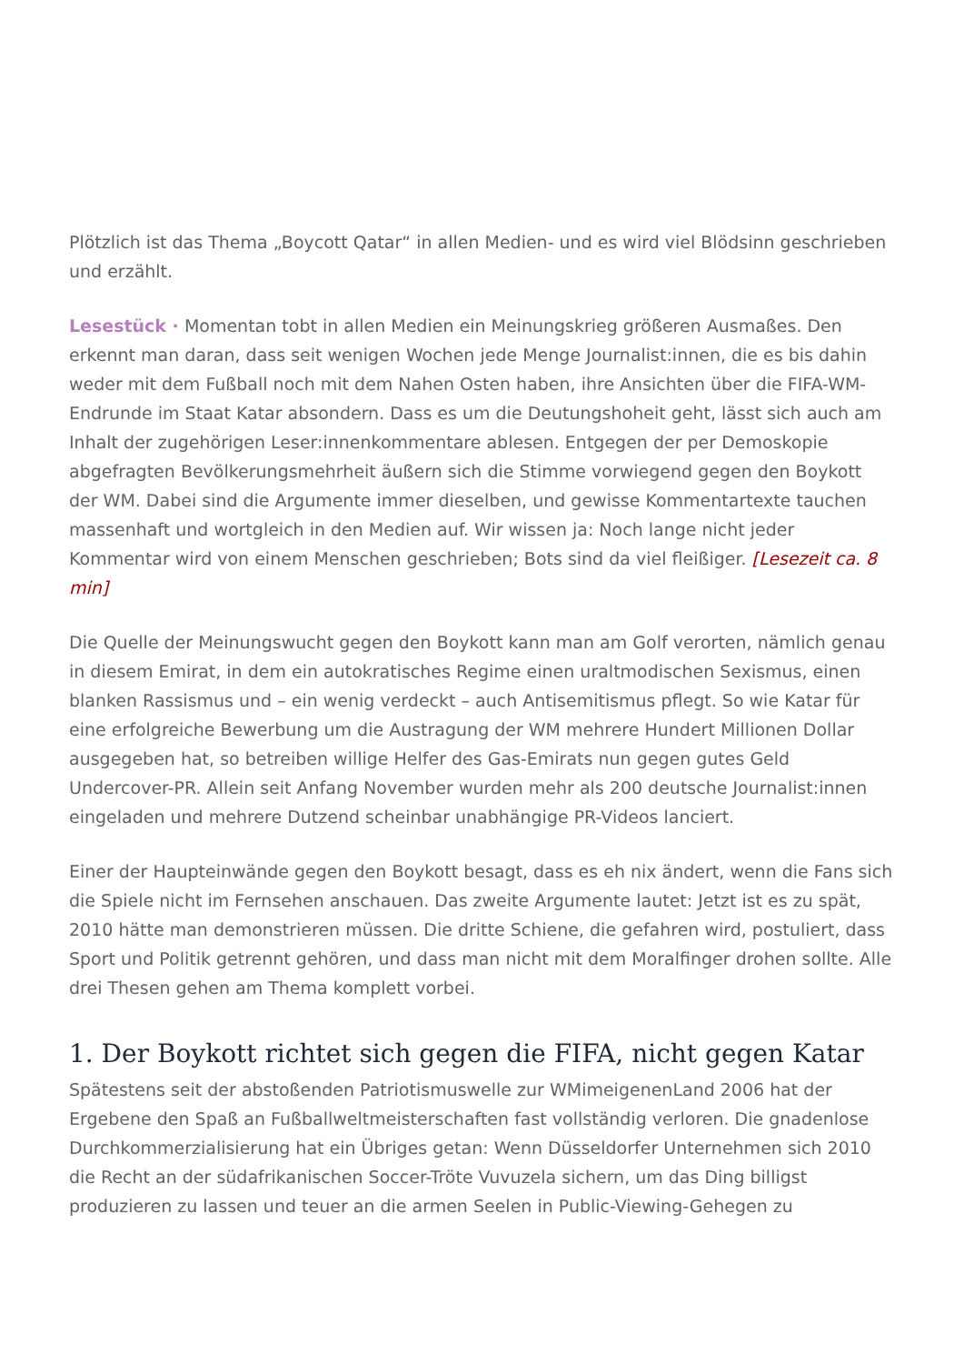Plötzlich ist das Thema „Boycott Qatar“ in allen Medien- und es wird viel Blödsinn geschrieben und erzählt.
Lesestück · Momentan tobt in allen Medien ein Meinungskrieg größeren Ausmaßes. Den erkennt man daran, dass seit wenigen Wochen jede Menge Journalist:innen, die es bis dahin weder mit dem Fußball noch mit dem Nahen Osten haben, ihre Ansichten über die FIFA-WM-Endrunde im Staat Katar absondern. Dass es um die Deutungshoheit geht, lässt sich auch am Inhalt der zugehörigen Leser:innenkommentare ablesen. Entgegen der per Demoskopie abgefragten Bevölkerungsmehrheit äußern sich die Stimme vorwiegend gegen den Boykott der WM. Dabei sind die Argumente immer dieselben, und gewisse Kommentartexte tauchen massenhaft und wortgleich in den Medien auf. Wir wissen ja: Noch lange nicht jeder Kommentar wird von einem Menschen geschrieben; Bots sind da viel fleißiger. [Lesezeit ca. 8 min]
Die Quelle der Meinungswucht gegen den Boykott kann man am Golf verorten, nämlich genau in diesem Emirat, in dem ein autokratisches Regime einen uraltmodischen Sexismus, einen blanken Rassismus und – ein wenig verdeckt – auch Antisemitismus pflegt. So wie Katar für eine erfolgreiche Bewerbung um die Austragung der WM mehrere Hundert Millionen Dollar ausgegeben hat, so betreiben willige Helfer des Gas-Emirats nun gegen gutes Geld Undercover-PR. Allein seit Anfang November wurden mehr als 200 deutsche Journalist:innen eingeladen und mehrere Dutzend scheinbar unabhängige PR-Videos lanciert.
Einer der Haupteinwände gegen den Boykott besagt, dass es eh nix ändert, wenn die Fans sich die Spiele nicht im Fernsehen anschauen. Das zweite Argumente lautet: Jetzt ist es zu spät, 2010 hätte man demonstrieren müssen. Die dritte Schiene, die gefahren wird, postuliert, dass Sport und Politik getrennt gehören, und dass man nicht mit dem Moralfinger drohen sollte. Alle drei Thesen gehen am Thema komplett vorbei.
1. Der Boykott richtet sich gegen die FIFA, nicht gegen Katar
Spätestens seit der abstoßenden Patriotismuswelle zur WMimeigenenLand 2006 hat der Ergebene den Spaß an Fußballweltmeisterschaften fast vollständig verloren. Die gnadenlose Durchkommerzialisierung hat ein Übriges getan: Wenn Düsseldorfer Unternehmen sich 2010 die Recht an der südafrikanischen Soccer-Tröte Vuvuzela sichern, um das Ding billigst produzieren zu lassen und teuer an die armen Seelen in Public-Viewing-Gehegen zu